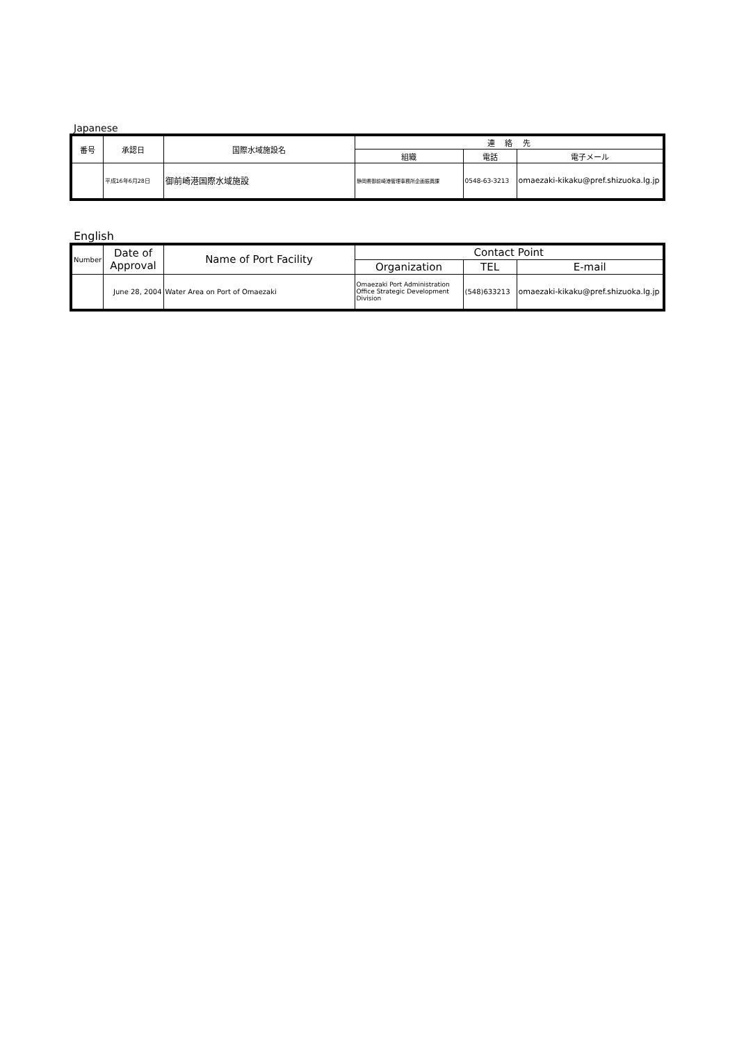Japanese
| 番号 | 承認日 | 国際水域施設名 | 連 絡 先 | | |
| --- | --- | --- | --- | --- | --- |
| | | | 組織 | 電話 | 電子メール |
| | 平成16年6月28日 | 御前崎港国際水域施設 | 静岡県御前崎港管理事務所企画振興課 | 0548-63-3213 | omaezaki-kikaku@pref.shizuoka.lg.jp |
English
| Number | Date of Approval | Name of Port Facility | Contact Point | | |
| --- | --- | --- | --- | --- | --- |
| | | | Organization | TEL | E-mail |
| | June 28, 2004 | Water Area on Port of Omaezaki | Omaezaki Port Administration Office Strategic Development Division | (548)633213 | omaezaki-kikaku@pref.shizuoka.lg.jp |